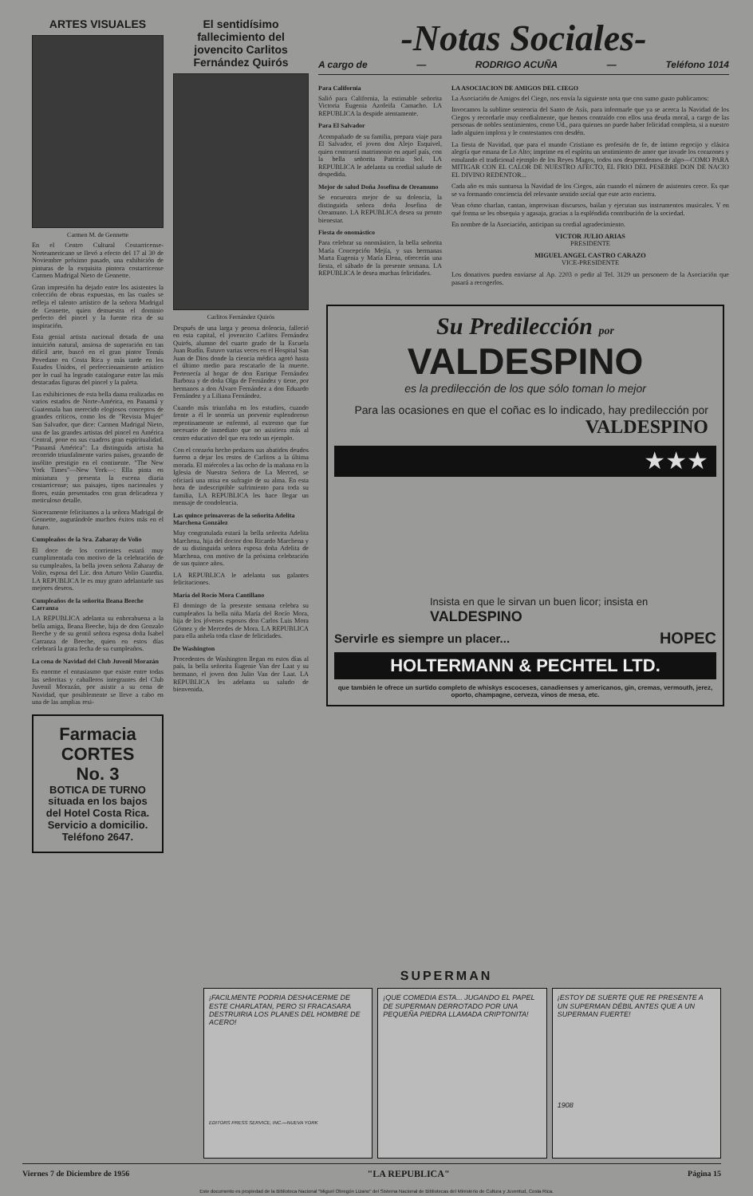ARTES VISUALES
Carmen M. de Gennette
En el Centro Cultural Costarricense-Norteamericano se llevó a efecto del 17 al 30 de Noviembre próximo pasado, una exhibición de pinturas de la exquisita pintora costarricense Carmen Madrigal Nieto de Gennette.
Gran impresión ha dejado entre los asistentes la colección de obras expuestas, en las cuales se refleja el talento artístico de la señora Madrigal de Gennette, quien demuestra el dominio perfecto del pincel y la fuente rica de su inspiración.
Esta genial artista nacional dotada de una intuición natural, ansiosa de superación en tan difícil arte, buscó en el gran pintor Tomás Povedano en Costa Rica y más tarde en los Estados Unidos, el perfeccionamiento artístico por lo cual ha logrado catalogarse entre las más destacadas figuras del pincel y la paleta.
Las exhibiciones de esta bella dama realizadas en varios estados de Norte-América, en Panamá y Guatemala han merecido elogiosos conceptos de grandes críticos, como los de "Revista Mujer" San Salvador, que dice: Carmen Madrigal Nieto, una de las grandes artistas del pincel en América Central, pone en sus cuadros gran espiritualidad. "Panamá América": La distinguida artista ha recorrido triunfalmente varios países, gozando de insólito prestigio en el continente. "The New York Times"—New York—: Ella pinta en miniatura y presenta la escena diaria costarricense; sus paisajes, tipos nacionales y flores, están presentados con gran delicadeza y meticuloso detalle.
Sinceramente felicitamos a la señora Madrigal de Gennette, augurándole muchos éxitos más en el futuro.
Cumpleaños de la Sra. Zaharay de Volio
El doce de los corrientes estará muy cumplimentada con motivo de la celebración de su cumpleaños, la bella joven señora Zaharay de Volio, esposa del Lic. don Arturo Volio Guardia. LA REPUBLICA le es muy grato adelantarle sus mejores deseos.
Cumpleaños de la señorita Ileana Beeche Carranza
LA REPUBLICA adelanta su enhorabuena a la bella amiga, Ileana Beeche, hija de don Gonzalo Beeche y de su gentil señora esposa doña Isabel Carranza de Beeche, quien en estos días celebrará la grata fecha de su cumpleaños.
La cena de Navidad del Club Juvenil Morazán
Es enorme el entusiasmo que existe entre todas las señoritas y caballeros integrantes del Club Juvenil Morazán, por asistir a su cena de Navidad, que posiblemente se lleve a cabo en una de las amplias resi-
Farmacia CORTES
No. 3
BOTICA DE TURNO
situada en los bajos del Hotel Costa Rica. Servicio a domicilio.
Teléfono 2647.
El sentidísimo fallecimiento del jovencito Carlitos Fernández Quirós
Carlitos Fernández Quirós
Después de una larga y penosa dolencia, falleció en esta capital, el jovencito Carlitos Fernández Quirós, alumno del cuarto grado de la Escuela Juan Rudín. Estuvo varias veces en el Hospital San Juan de Dios donde la ciencia médica agotó hasta el último medio para rescatarlo de la muerte. Pertenecía al hogar de don Enrique Fernández Barboza y de doña Olga de Fernández y tiene, por hermanos a don Alvaro Fernández a don Eduardo Fernández y a Liliana Fernández.
Cuando más triunfaba en los estudios, cuando frente a él le sonreía un porvenir esplendoroso repentinamente se enfermó, al extremo que fue necesario de inmediato que no asistiera más al centro educativo del que era todo un ejemplo.
Con el corazón hecho pedazos sus abatidos deudos fueron a dejar los restos de Carlitos a la última morada. El miércoles a las ocho de la mañana en la Iglesia de Nuestra Señora de La Merced, se oficiará una misa en sufragio de su alma. En esta hora de indescriptible sufrimiento para toda su familia, LA REPUBLICA les hace llegar un mensaje de condolencia.
Las quince primaveras de la señorita Adelita Marchena González
Muy congratulada estará la bella señorita Adelita Marchena, hija del doctor don Ricardo Marchena y de su distinguida señora esposa doña Adelita de Marchena, con motivo de la próxima celebración de sus quince años.
LA REPUBLICA le adelanta sus galantes felicitaciones.
María del Rocío Mora Cantillano
El domingo de la presente semana celebra su cumpleaños la bella niña María del Rocío Mora, hija de los jóvenes esposos don Carlos Luis Mora Gómez y de Mercedes de Mora. LA REPUBLICA para ella anhela toda clase de felicidades.
De Washington
Procedentes de Washington llegan en estos días al país, la bella señorita Eugenie Van der Laat y su hermano, el joven don Julio Van der Laat. LA REPUBLICA les adelanta su saludo de bienvenida.
-Notas Sociales-
A cargo de — RODRIGO ACUÑA — Teléfono 1014
Para California
Salió para California, la estimable señorita Victoria Eugenia Azofeifa Camacho. LA REPUBLICA la despide atentamente.
Para El Salvador
Acompañado de su familia, prepara viaje para El Salvador, el joven don Alejo Esquivel, quien contraerá matrimonio en aquel país, con la bella señorita Patricia Sol. LA REPUBLICA le adelanta su cordial saludo de despedida.
Mejor de salud Doña Josefina de Oreamuno
Se encuentra mejor de su dolencia, la distinguida señora doña Josefina de Oreamuno. LA REPUBLICA desea su pronto bienestar.
Fiesta de onomástico
Para celebrar su onomástico, la bella señorita María Concepción Mejía, y sus hermanas Marta Eugenia y María Elena, ofrecerán una fiesta, el sábado de la presente semana. LA REPUBLICA le desea muchas felicidades.
LA ASOCIACION DE AMIGOS DEL CIEGO
La Asociación de Amigos del Ciego, nos envía la siguiente nota que con sumo gusto publicamos:
Invocamos la sublime sentencia del Santo de Asís, para informarle que ya se acerca la Navidad de los Ciegos y recordarle muy cordialmente, que hemos contraído con ellos una deuda moral, a cargo de las personas de nobles sentimientos, como Ud., para quienes no puede haber felicidad completa, si a nuestro lado alguien implora y le contestamos con desdén.
La fiesta de Navidad, que para el mundo Cristiano es profesión de fe, de íntimo regocijo y clásica alegría que emana de Lo Alto; imprime en el espíritu un sentimiento de amor que invade los corazones y emulando el tradicional ejemplo de los Reyes Magos, todos nos desprendemos de algo—COMO PARA MITIGAR CON EL CALOR DE NUESTRO AFECTO, EL FRIO DEL PESEBRE DON DE NACIO EL DIVINO REDENTOR...
Cada año es más suntuosa la Navidad de los Ciegos, aún cuando el número de asistentes crece. Es que se va formando conciencia del relevante sentido social que este acto encierra.
Vean cómo charlan, cantan, improvisan discursos, bailan y ejecutan sus instrumentos musicales. Y en qué forma se les obsequia y agasaja, gracias a la espléndida contribución de la sociedad.
En nombre de la Asociación, anticipan su cordial agradecimiento.
VICTOR JULIO ARIAS
PRESIDENTE
MIGUEL ANGEL CASTRO CARAZO
VICE-PRESIDENTE
Los donativos pueden enviarse al Ap. 2203 o pedir al Tel. 3129 un personero de la Asociación que pasará a recogerlos.
Su Predilección por
VALDESPINO
es la predilección de los que sólo toman lo mejor
Para las ocasiones en que el coñac es lo indicado, hay predilección por
VALDESPINO
★★★
Insista en que le sirvan un buen licor; insista en
VALDESPINO
Servirle es siempre un placer... HOPEC
HOLTERMANN & PECHTEL LTD.
que también le ofrece un surtido completo de whiskys escoceses, canadienses y americanos, gin, cremas, vermouth, jerez, oporto, champagne, cerveza, vinos de mesa, etc.
SUPERMAN
¡FACILMENTE PODRIA DESHACERME DE ESTE CHARLATAN, PERO SI FRACASARA DESTRUIRIA LOS PLANES DEL HOMBRE DE ACERO!
EDITORS PRESS SERVICE, INC.—NUEVA YORK
¡QUE COMEDIA ESTA... JUGANDO EL PAPEL DE SUPERMAN DERROTADO POR UNA PEQUEÑA PIEDRA LLAMADA CRIPTONITA!
¡ESTOY DE SUERTE QUE RE PRESENTE A UN SUPERMAN DÉBIL ANTES QUE A UN SUPERMAN FUERTE!
1908
Viernes 7 de Diciembre de 1956 "LA REPUBLICA" Página 15
Este documento es propiedad de la Biblioteca Nacional "Miguel Obregón Lizano" del Sistema Nacional de Bibliotecas del Ministerio de Cultura y Juventud, Costa Rica.